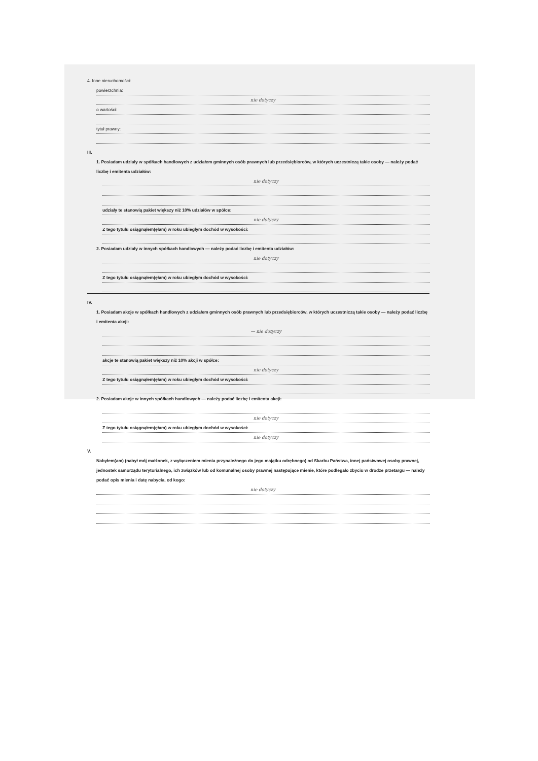4. Inne nieruchomości:
powierzchnia:
nie dotyczy
o wartości:
tytuł prawny:
III.
1. Posiadam udziały w spółkach handlowych z udziałem gminnych osób prawnych lub przedsiębiorców, w których uczestniczą takie osoby — należy podać liczbę i emitenta udziałów:
nie dotyczy
udziały te stanowią pakiet większy niż 10% udziałów w spółce:
nie dotyczy
Z tego tytułu osiągnąłem(ęłam) w roku ubiegłym dochód w wysokości:
2. Posiadam udziały w innych spółkach handlowych — należy podać liczbę i emitenta udziałów:
nie dotyczy
Z tego tytułu osiągnąłem(ęłam) w roku ubiegłym dochód w wysokości:
IV.
1. Posiadam akcje w spółkach handlowych z udziałem gminnych osób prawnych lub przedsiębiorców, w których uczestniczą takie osoby — należy podać liczbę i emitenta akcji:
— nie dotyczy
akcje te stanowią pakiet większy niż 10% akcji w spółce:
nie dotyczy
Z tego tytułu osiągnąłem(ęłam) w roku ubiegłym dochód w wysokości:
2. Posiadam akcje w innych spółkach handlowych — należy podać liczbę i emitenta akcji:
nie dotyczy
Z tego tytułu osiągnąłem(ęłam) w roku ubiegłym dochód w wysokości:
nie dotyczy
V.
Nabyłem(am) (nabył mój małżonek, z wyłączeniem mienia przynależnego do jego majątku odrębnego) od Skarbu Państwa, innej państwowej osoby prawnej, jednostek samorządu terytorialnego, ich związków lub od komunalnej osoby prawnej następujące mienie, które podlegało zbyciu w drodze przetargu — należy podać opis mienia i datę nabycia, od kogo:
nie dotyczy